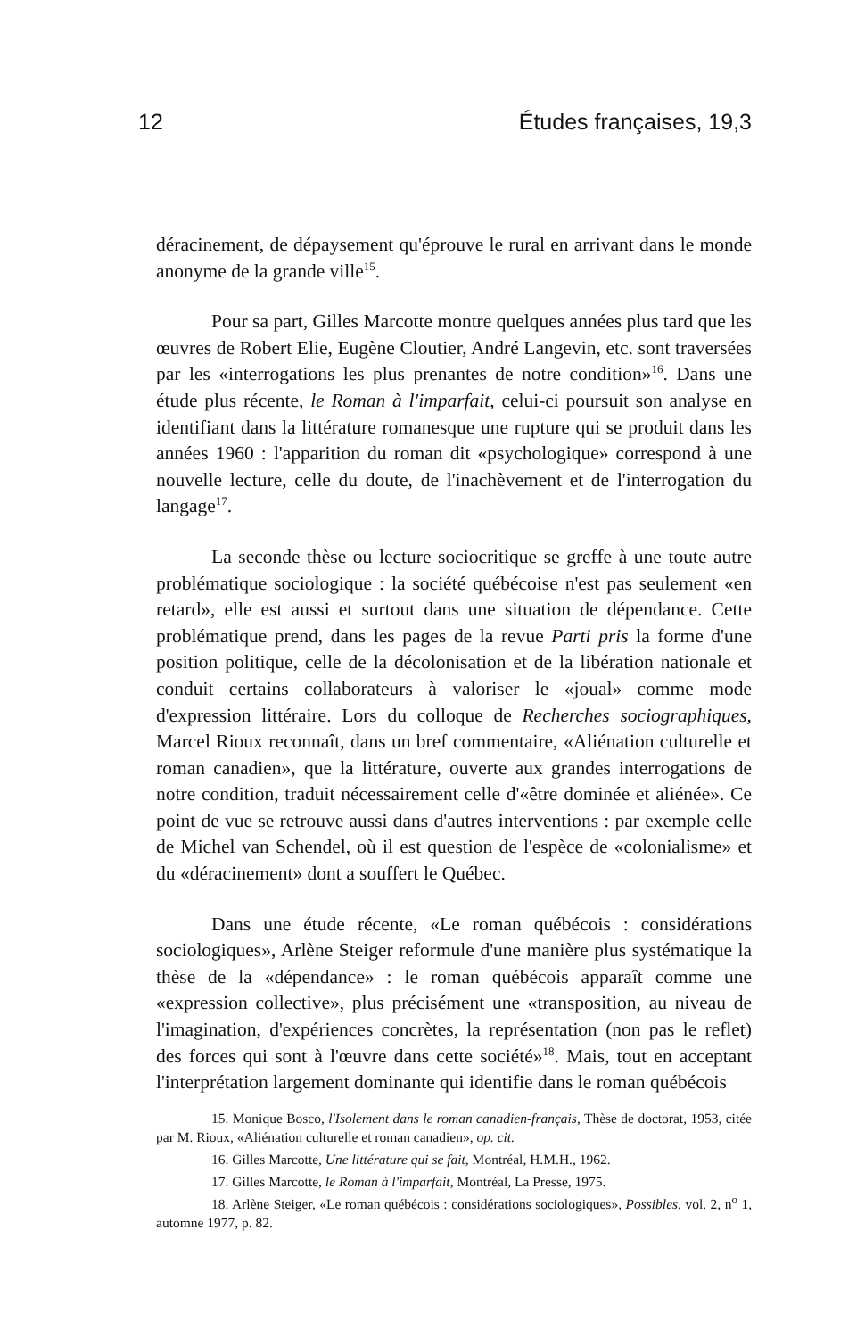12 Études françaises, 19,3
déracinement, de dépaysement qu'éprouve le rural en arrivant dans le monde anonyme de la grande ville<sup>15</sup>.
Pour sa part, Gilles Marcotte montre quelques années plus tard que les œuvres de Robert Elie, Eugène Cloutier, André Langevin, etc. sont traversées par les «interrogations les plus prenantes de notre condition»<sup>16</sup>. Dans une étude plus récente, le Roman à l'imparfait, celui-ci poursuit son analyse en identifiant dans la littérature romanesque une rupture qui se produit dans les années 1960 : l'apparition du roman dit «psychologique» correspond à une nouvelle lecture, celle du doute, de l'inachèvement et de l'interrogation du langage<sup>17</sup>.
La seconde thèse ou lecture sociocritique se greffe à une toute autre problématique sociologique : la société québécoise n'est pas seulement «en retard», elle est aussi et surtout dans une situation de dépendance. Cette problématique prend, dans les pages de la revue Parti pris la forme d'une position politique, celle de la décolonisation et de la libération nationale et conduit certains collaborateurs à valoriser le «joual» comme mode d'expression littéraire. Lors du colloque de Recherches sociographiques, Marcel Rioux reconnaît, dans un bref commentaire, «Aliénation culturelle et roman canadien», que la littérature, ouverte aux grandes interrogations de notre condition, traduit nécessairement celle d'«être dominée et aliénée». Ce point de vue se retrouve aussi dans d'autres interventions : par exemple celle de Michel van Schendel, où il est question de l'espèce de «colonialisme» et du «déracinement» dont a souffert le Québec.
Dans une étude récente, «Le roman québécois : considérations sociologiques», Arlène Steiger reformule d'une manière plus systématique la thèse de la «dépendance» : le roman québécois apparaît comme une «expression collective», plus précisément une «transposition, au niveau de l'imagination, d'expériences concrètes, la représentation (non pas le reflet) des forces qui sont à l'œuvre dans cette société»<sup>18</sup>. Mais, tout en acceptant l'interprétation largement dominante qui identifie dans le roman québécois
15. Monique Bosco, l'Isolement dans le roman canadien-français, Thèse de doctorat, 1953, citée par M. Rioux, «Aliénation culturelle et roman canadien», op. cit.
16. Gilles Marcotte, Une littérature qui se fait, Montréal, H.M.H., 1962.
17. Gilles Marcotte, le Roman à l'imparfait, Montréal, La Presse, 1975.
18. Arlène Steiger, «Le roman québécois : considérations sociologiques», Possibles, vol. 2, n<sup>o</sup> 1, automne 1977, p. 82.